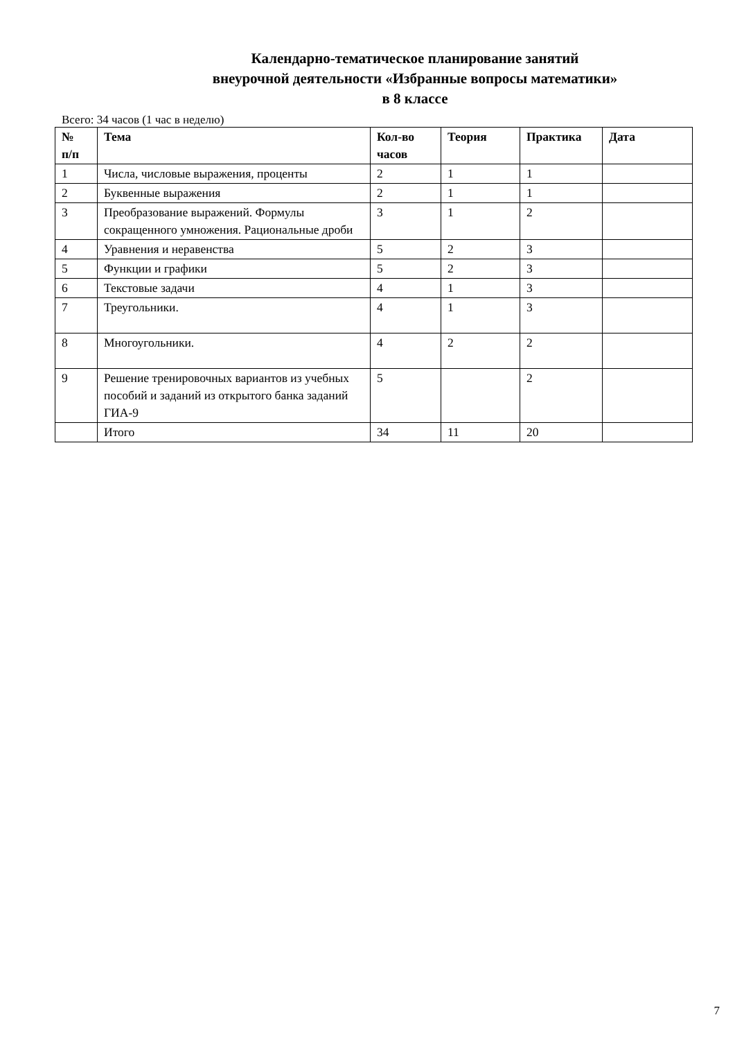Календарно-тематическое планирование занятий
внеурочной деятельности «Избранные вопросы математики»
в 8 классе
Всего: 34 часов (1 час в неделю)
| № п/п | Тема | Кол-во часов | Теория | Практика | Дата |
| --- | --- | --- | --- | --- | --- |
| 1 | Числа, числовые выражения, проценты | 2 | 1 | 1 | |
| 2 | Буквенные выражения | 2 | 1 | 1 | |
| 3 | Преобразование выражений. Формулы сокращенного умножения. Рациональные дроби | 3 | 1 | 2 | |
| 4 | Уравнения и неравенства | 5 | 2 | 3 | |
| 5 | Функции и графики | 5 | 2 | 3 | |
| 6 | Текстовые задачи | 4 | 1 | 3 | |
| 7 | Треугольники. | 4 | 1 | 3 | |
| 8 | Многоугольники. | 4 | 2 | 2 | |
| 9 | Решение тренировочных вариантов из учебных пособий и заданий из открытого банка заданий ГИА-9 | 5 | | 2 | |
| | Итого | 34 | 11 | 20 | |
7